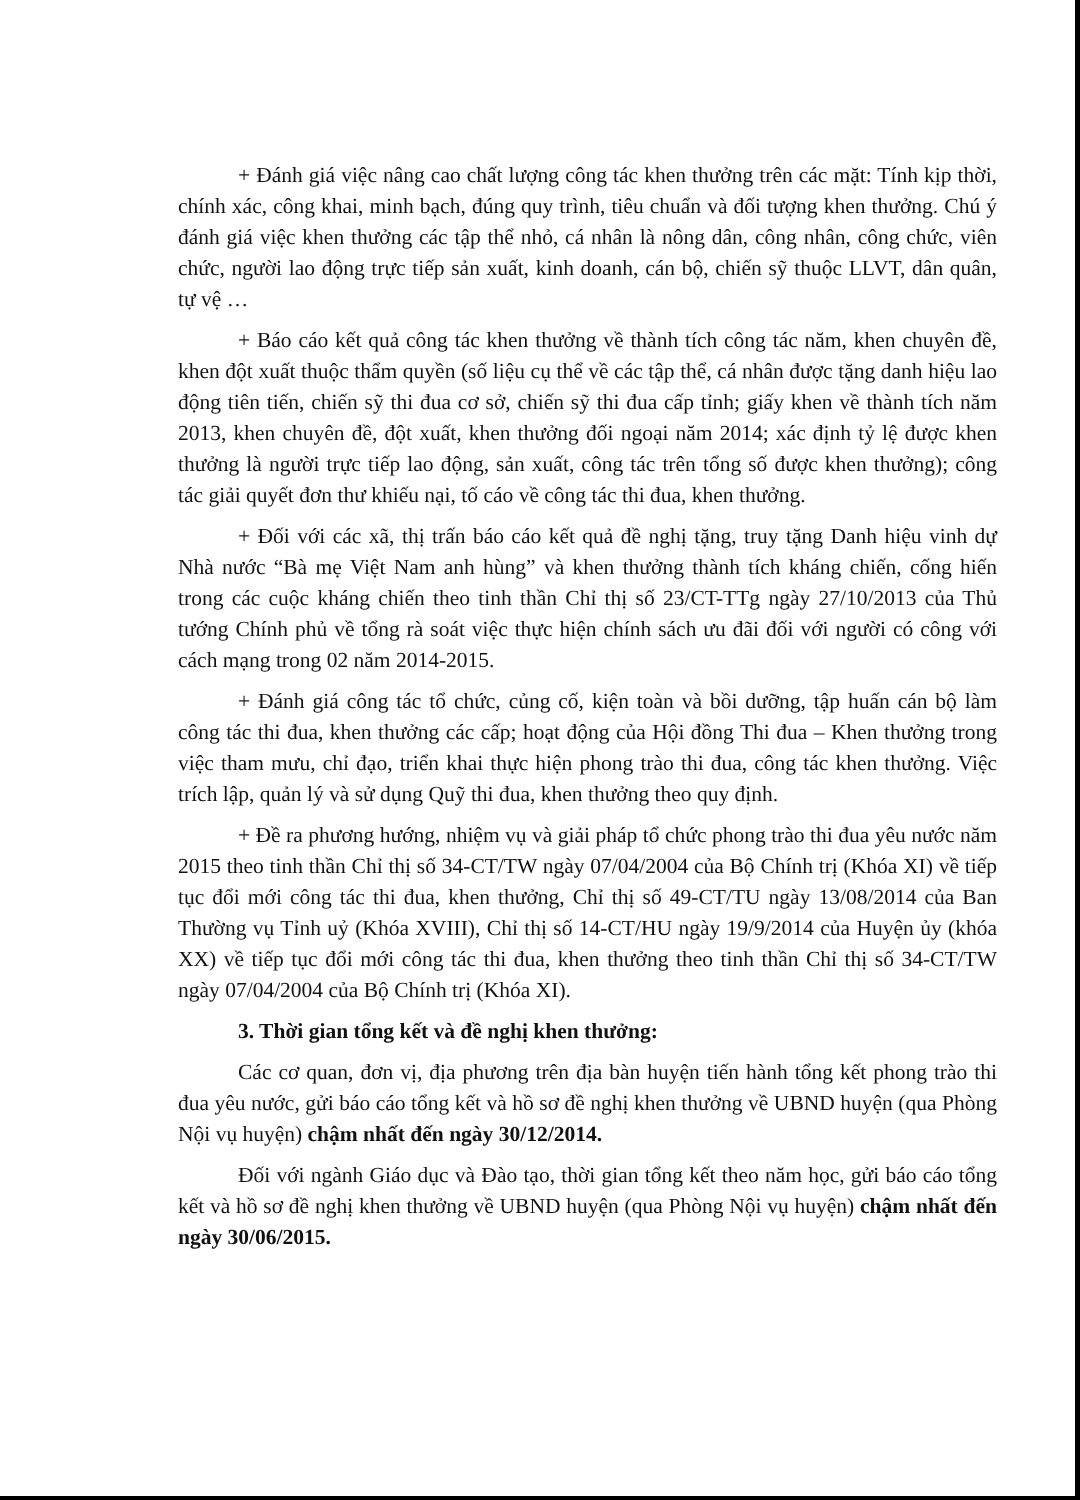+ Đánh giá việc nâng cao chất lượng công tác khen thưởng trên các mặt: Tính kịp thời, chính xác, công khai, minh bạch, đúng quy trình, tiêu chuẩn và đối tượng khen thưởng. Chú ý đánh giá việc khen thưởng các tập thể nhỏ, cá nhân là nông dân, công nhân, công chức, viên chức, người lao động trực tiếp sản xuất, kinh doanh, cán bộ, chiến sỹ thuộc LLVT, dân quân, tự vệ …
+ Báo cáo kết quả công tác khen thưởng về thành tích công tác năm, khen chuyên đề, khen đột xuất thuộc thẩm quyền (số liệu cụ thể về các tập thể, cá nhân được tặng danh hiệu lao động tiên tiến, chiến sỹ thi đua cơ sở, chiến sỹ thi đua cấp tỉnh; giấy khen về thành tích năm 2013, khen chuyên đề, đột xuất, khen thưởng đối ngoại năm 2014; xác định tỷ lệ được khen thưởng là người trực tiếp lao động, sản xuất, công tác trên tổng số được khen thưởng); công tác giải quyết đơn thư khiếu nại, tố cáo về công tác thi đua, khen thưởng.
+ Đối với các xã, thị trấn báo cáo kết quả đề nghị tặng, truy tặng Danh hiệu vinh dự Nhà nước “Bà mẹ Việt Nam anh hùng” và khen thưởng thành tích kháng chiến, cống hiến trong các cuộc kháng chiến theo tinh thần Chỉ thị số 23/CT-TTg ngày 27/10/2013 của Thủ tướng Chính phủ về tổng rà soát việc thực hiện chính sách ưu đãi đối với người có công với cách mạng trong 02 năm 2014-2015.
+ Đánh giá công tác tổ chức, củng cố, kiện toàn và bồi dưỡng, tập huấn cán bộ làm công tác thi đua, khen thưởng các cấp; hoạt động của Hội đồng Thi đua – Khen thưởng trong việc tham mưu, chỉ đạo, triển khai thực hiện phong trào thi đua, công tác khen thưởng. Việc trích lập, quản lý và sử dụng Quỹ thi đua, khen thưởng theo quy định.
+ Đề ra phương hướng, nhiệm vụ và giải pháp tổ chức phong trào thi đua yêu nước năm 2015 theo tinh thần Chỉ thị số 34-CT/TW ngày 07/04/2004 của Bộ Chính trị (Khóa XI) về tiếp tục đổi mới công tác thi đua, khen thưởng, Chỉ thị số 49-CT/TU ngày 13/08/2014 của Ban Thường vụ Tỉnh uỷ (Khóa XVIII), Chỉ thị số 14-CT/HU ngày 19/9/2014 của Huyện ủy (khóa XX) về tiếp tục đổi mới công tác thi đua, khen thưởng theo tinh thần Chỉ thị số 34-CT/TW ngày 07/04/2004 của Bộ Chính trị (Khóa XI).
3. Thời gian tổng kết và đề nghị khen thưởng:
Các cơ quan, đơn vị, địa phương trên địa bàn huyện tiến hành tổng kết phong trào thi đua yêu nước, gửi báo cáo tổng kết và hồ sơ đề nghị khen thưởng về UBND huyện (qua Phòng Nội vụ huyện) chậm nhất đến ngày 30/12/2014.
Đối với ngành Giáo dục và Đào tạo, thời gian tổng kết theo năm học, gửi báo cáo tổng kết và hồ sơ đề nghị khen thưởng về UBND huyện (qua Phòng Nội vụ huyện) chậm nhất đến ngày 30/06/2015.